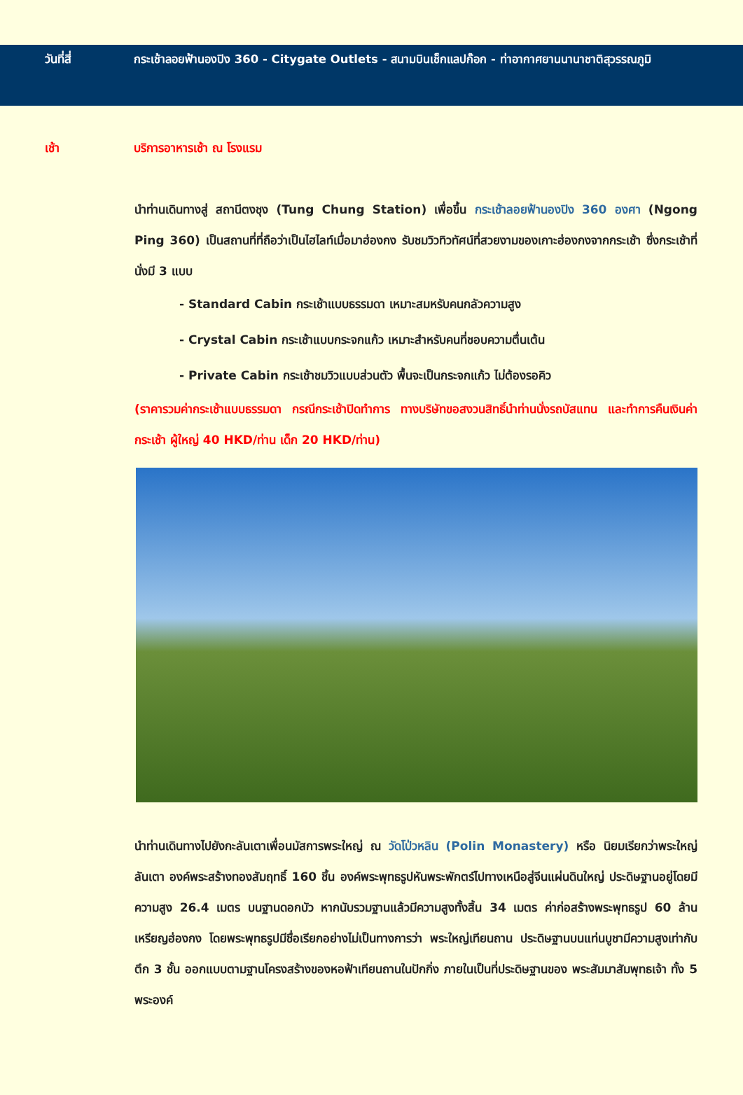วันที่สี่ กระเช้าลอยฟ้านองปิง 360 - Citygate Outlets - สนามบินเช็กแลปก๊อก - ท่าอากาศยานนานาชาติสุวรรณภูมิ
เช้า บริการอาหารเช้า ณ โรงแรม
นำท่านเดินทางสู่ สถานีตงชุง (Tung Chung Station) เพื่อขึ้น กระเช้าลอยฟ้านองปิง 360 องศา (Ngong Ping 360) เป็นสถานที่ที่ถือว่าเป็นไฮไลท์เมื่อมาฮ่องกง รับชมวิวทิวทัศน์ที่สวยงามของเกาะฮ่องกงจากกระเช้า ซึ่งกระเช้าที่นั่งมี 3 แบบ
- Standard Cabin กระเช้าแบบธรรมดา เหมาะสมหรับคนกลัวความสูง
- Crystal Cabin กระเช้าแบบกระจกแก้ว เหมาะสำหรับคนที่ชอบความตื่นเต้น
- Private Cabin กระเช้าชมวิวแบบส่วนตัว พื้นจะเป็นกระจกแก้ว ไม่ต้องรอคิว
(ราคารวมค่ากระเช้าแบบธรรมดา กรณีกระเช้าปิดทำการ ทางบริษัทขอสงวนสิทธิ์นำท่านนั่งรถบัสแทน และทำการคืนเงินค่ากระเช้า ผู้ใหญ่ 40 HKD/ท่าน เด็ก 20 HKD/ท่าน)
นำท่านเดินทางไปยังกะลันเตาเพื่อนมัสการพระใหญ่ ณ วัดโป่วหลิน (Polin Monastery) หรือ นิยมเรียกว่าพระใหญ่ลันเตา องค์พระสร้างทองสัมฤทธิ์ 160 ชิ้น องค์พระพุทธรูปหันพระพักตร์ไปทางเหนือสู่จีนแผ่นดินใหญ่ ประดิษฐานอยู่โดยมีความสูง 26.4 เมตร บนฐานดอกบัว หากนับรวมฐานแล้วมีความสูงทั้งสิ้น 34 เมตร ค่าก่อสร้างพระพุทธรูป 60 ล้านเหรียญฮ่องกง โดยพระพุทธรูปมีชื่อเรียกอย่างไม่เป็นทางการว่า พระใหญ่เทียนถาน ประดิษฐานบนแท่นบูชามีความสูงเท่ากับตึก 3 ชั้น ออกแบบตามฐานโครงสร้างของหอฟ้าเทียนถานในปักกิ่ง ภายในเป็นที่ประดิษฐานของ พระสัมมาสัมพุทธเจ้า ทั้ง 5 พระองค์